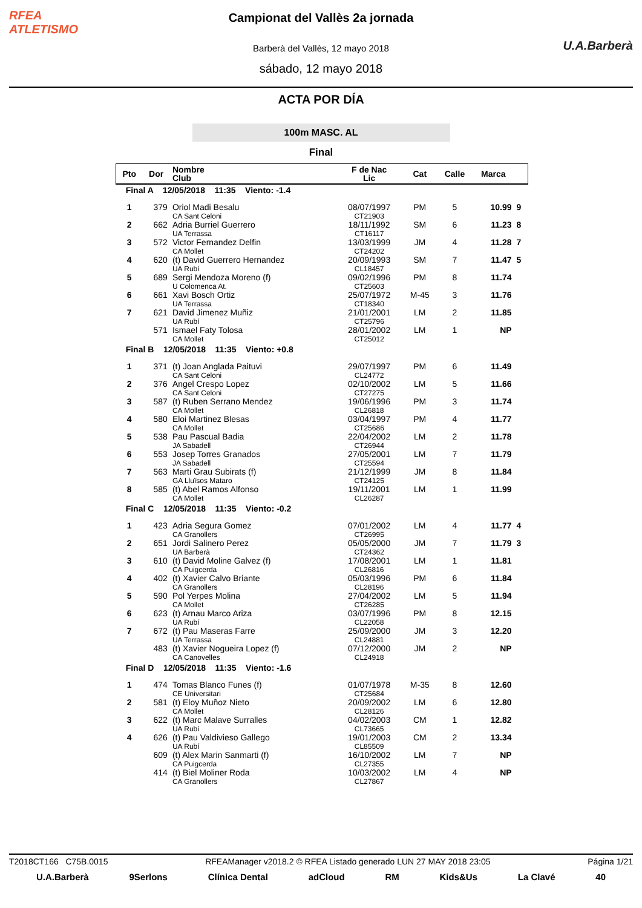RFEA
ATLETISMO
Campionat del Vallès 2a jornada
Barberà del Vallès, 12 mayo 2018
sábado, 12 mayo 2018
U.A.Barberà
ACTA POR DÍA
100m MASC. AL
Final
| Pto | Dor | Nombre Club | F de Nac Lic | Cat | Calle | Marca | |
| --- | --- | --- | --- | --- | --- | --- | --- |
| Final A 12/05/2018 11:35 Viento: -1.4 | | | | | | | |
| 1 | 379 | Oriol Madi Besalu CA Sant Celoni | 08/07/1997 CT21903 | PM | 5 | 10.99 | 9 |
| 2 | 662 | Adria Burriel Guerrero UA Terrassa | 18/11/1992 CT16117 | SM | 6 | 11.23 | 8 |
| 3 | 572 | Victor Fernandez Delfin CA Mollet | 13/03/1999 CT24202 | JM | 4 | 11.28 | 7 |
| 4 | 620 | (t) David Guerrero Hernandez UA Rubí | 20/09/1993 CL18457 | SM | 7 | 11.47 | 5 |
| 5 | 689 | Sergi Mendoza Moreno (f) U Colomenca At. | 09/02/1996 CT25603 | PM | 8 | 11.74 | |
| 6 | 661 | Xavi Bosch Ortiz UA Terrassa | 25/07/1972 CT18340 | M-45 | 3 | 11.76 | |
| 7 | 621 | David Jimenez Muñiz UA Rubí | 21/01/2001 CT25796 | LM | 2 | 11.85 | |
| | 571 | Ismael Faty Tolosa CA Mollet | 28/01/2002 CT25012 | LM | 1 | NP | |
| Final B 12/05/2018 11:35 Viento: +0.8 | | | | | | | |
| 1 | 371 | (t) Joan Anglada Paituvi CA Sant Celoni | 29/07/1997 CL24772 | PM | 6 | 11.49 | |
| 2 | 376 | Angel Crespo Lopez CA Sant Celoni | 02/10/2002 CT27275 | LM | 5 | 11.66 | |
| 3 | 587 | (t) Ruben Serrano Mendez CA Mollet | 19/06/1996 CL26818 | PM | 3 | 11.74 | |
| 4 | 580 | Eloi Martinez Blesas CA Mollet | 03/04/1997 CT25686 | PM | 4 | 11.77 | |
| 5 | 538 | Pau Pascual Badia JA Sabadell | 22/04/2002 CT26944 | LM | 2 | 11.78 | |
| 6 | 553 | Josep Torres Granados JA Sabadell | 27/05/2001 CT25594 | LM | 7 | 11.79 | |
| 7 | 563 | Marti Grau Subirats (f) GA Lluïsos Mataro | 21/12/1999 CT24125 | JM | 8 | 11.84 | |
| 8 | 585 | (t) Abel Ramos Alfonso CA Mollet | 19/11/2001 CL26287 | LM | 1 | 11.99 | |
| Final C 12/05/2018 11:35 Viento: -0.2 | | | | | | | |
| 1 | 423 | Adria Segura Gomez CA Granollers | 07/01/2002 CT26995 | LM | 4 | 11.77 | 4 |
| 2 | 651 | Jordi Salinero Perez UA Barberà | 05/05/2000 CT24362 | JM | 7 | 11.79 | 3 |
| 3 | 610 | (t) David Moline Galvez (f) CA Puigcerda | 17/08/2001 CL26816 | LM | 1 | 11.81 | |
| 4 | 402 | (t) Xavier Calvo Briante CA Granollers | 05/03/1996 CL28196 | PM | 6 | 11.84 | |
| 5 | 590 | Pol Yerpes Molina CA Mollet | 27/04/2002 CT26285 | LM | 5 | 11.94 | |
| 6 | 623 | (t) Arnau Marco Ariza UA Rubí | 03/07/1996 CL22058 | PM | 8 | 12.15 | |
| 7 | 672 | (t) Pau Maseras Farre UA Terrassa | 25/09/2000 CL24881 | JM | 3 | 12.20 | |
| | 483 | (t) Xavier Nogueira Lopez (f) CA Canovelles | 07/12/2000 CL24918 | JM | 2 | NP | |
| Final D 12/05/2018 11:35 Viento: -1.6 | | | | | | | |
| 1 | 474 | Tomas Blanco Funes (f) CE Universitari | 01/07/1978 CT25684 | M-35 | 8 | 12.60 | |
| 2 | 581 | (t) Eloy Muñoz Nieto CA Mollet | 20/09/2002 CL28126 | LM | 6 | 12.80 | |
| 3 | 622 | (t) Marc Malave Surralles UA Rubí | 04/02/2003 CL73665 | CM | 1 | 12.82 | |
| 4 | 626 | (t) Pau Valdivieso Gallego UA Rubí | 19/01/2003 CL85509 | CM | 2 | 13.34 | |
| | 609 | (t) Alex Marin Sanmarti (f) CA Puigcerda | 16/10/2002 CL27355 | LM | 7 | NP | |
| | 414 | (t) Biel Moliner Roda CA Granollers | 10/03/2002 CL27867 | LM | 4 | NP | |
T2018CT166 C75B.0015 RFEAManager v2018.2 © RFEA Listado generado LUN 27 MAY 2018 23:05 Página 1/21
U.A.Barberà 9Serlons Clínica Dental adCloud RM Kids&Us La Clavé 40